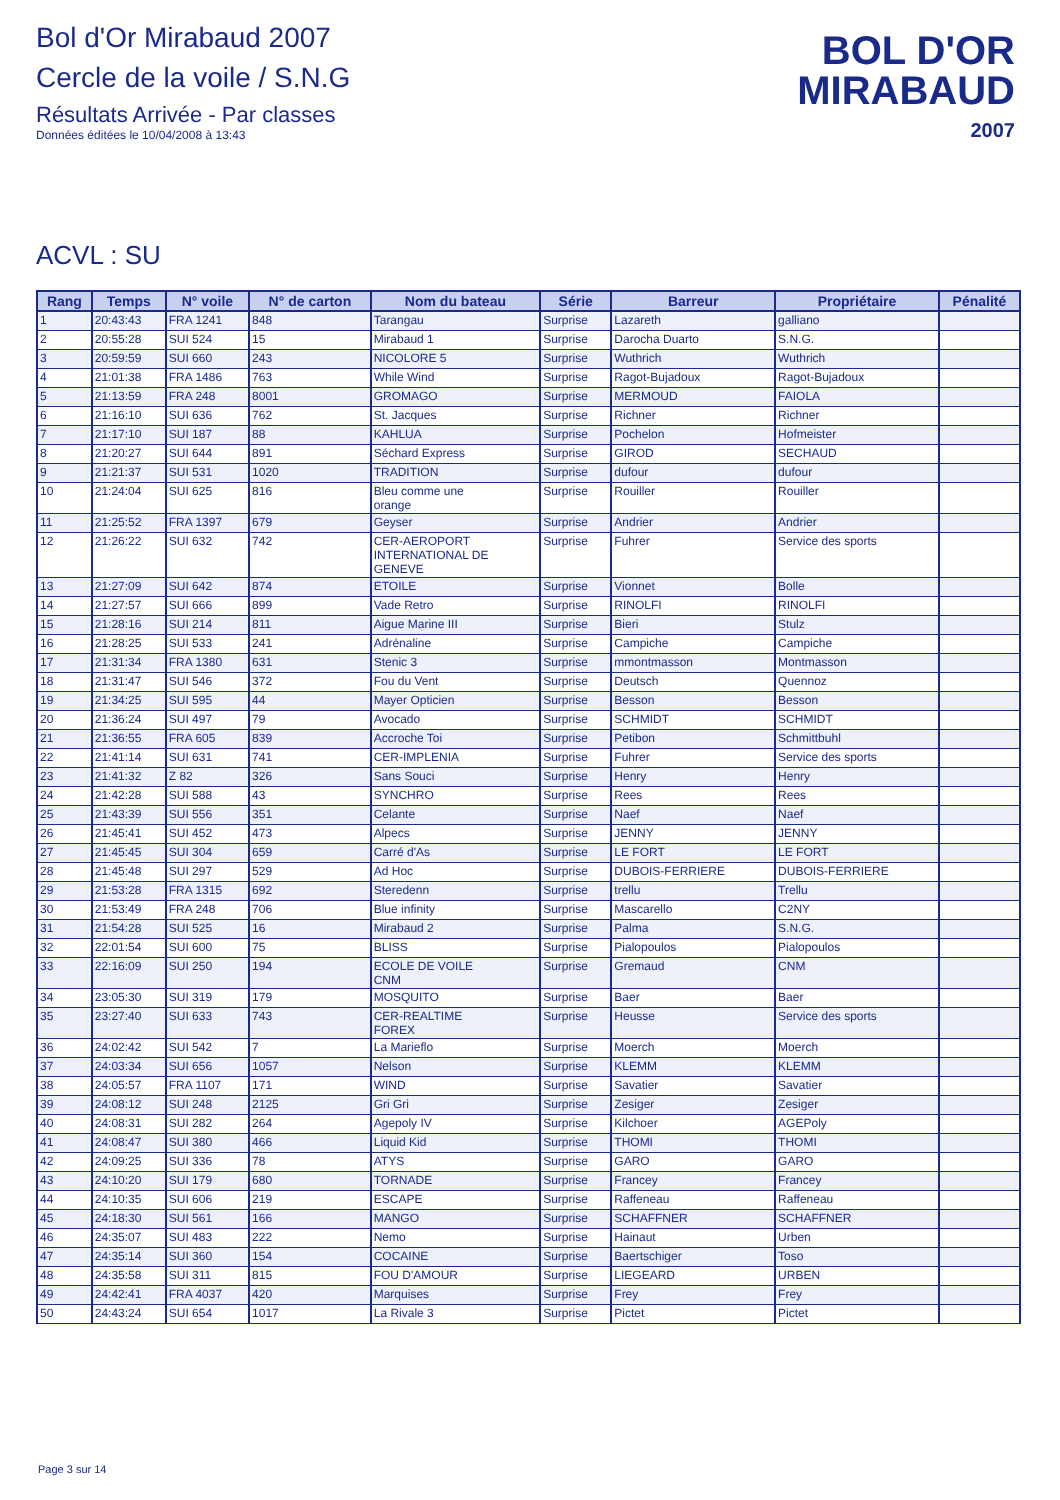Bol d'Or Mirabaud 2007
Cercle de la voile / S.N.G
Résultats Arrivée - Par classes
Données éditées le 10/04/2008 à 13:43
BOL D'OR
MIRABAUD
2007
ACVL : SU
| Rang | Temps | N° voile | N° de carton | Nom du bateau | Série | Barreur | Propriétaire | Pénalité |
| --- | --- | --- | --- | --- | --- | --- | --- | --- |
| 1 | 20:43:43 | FRA 1241 | 848 | Tarangau | Surprise | Lazareth | galliano | |
| 2 | 20:55:28 | SUI 524 | 15 | Mirabaud 1 | Surprise | Darocha Duarto | S.N.G. | |
| 3 | 20:59:59 | SUI 660 | 243 | NICOLORE 5 | Surprise | Wuthrich | Wuthrich | |
| 4 | 21:01:38 | FRA 1486 | 763 | While Wind | Surprise | Ragot-Bujadoux | Ragot-Bujadoux | |
| 5 | 21:13:59 | FRA 248 | 8001 | GROMAGO | Surprise | MERMOUD | FAIOLA | |
| 6 | 21:16:10 | SUI 636 | 762 | St. Jacques | Surprise | Richner | Richner | |
| 7 | 21:17:10 | SUI 187 | 88 | KAHLUA | Surprise | Pochelon | Hofmeister | |
| 8 | 21:20:27 | SUI 644 | 891 | Séchard Express | Surprise | GIROD | SECHAUD | |
| 9 | 21:21:37 | SUI 531 | 1020 | TRADITION | Surprise | dufour | dufour | |
| 10 | 21:24:04 | SUI 625 | 816 | Bleu comme une orange | Surprise | Rouiller | Rouiller | |
| 11 | 21:25:52 | FRA 1397 | 679 | Geyser | Surprise | Andrier | Andrier | |
| 12 | 21:26:22 | SUI 632 | 742 | CER-AEROPORT INTERNATIONAL DE GENEVE | Surprise | Fuhrer | Service des sports | |
| 13 | 21:27:09 | SUI 642 | 874 | ETOILE | Surprise | Vionnet | Bolle | |
| 14 | 21:27:57 | SUI 666 | 899 | Vade Retro | Surprise | RINOLFI | RINOLFI | |
| 15 | 21:28:16 | SUI 214 | 811 | Aigue Marine III | Surprise | Bieri | Stulz | |
| 16 | 21:28:25 | SUI 533 | 241 | Adrénaline | Surprise | Campiche | Campiche | |
| 17 | 21:31:34 | FRA 1380 | 631 | Stenic 3 | Surprise | mmontmasson | Montmasson | |
| 18 | 21:31:47 | SUI 546 | 372 | Fou du Vent | Surprise | Deutsch | Quennoz | |
| 19 | 21:34:25 | SUI 595 | 44 | Mayer Opticien | Surprise | Besson | Besson | |
| 20 | 21:36:24 | SUI 497 | 79 | Avocado | Surprise | SCHMIDT | SCHMIDT | |
| 21 | 21:36:55 | FRA 605 | 839 | Accroche Toi | Surprise | Petibon | Schmittbuhl | |
| 22 | 21:41:14 | SUI 631 | 741 | CER-IMPLENIA | Surprise | Fuhrer | Service des sports | |
| 23 | 21:41:32 | Z 82 | 326 | Sans Souci | Surprise | Henry | Henry | |
| 24 | 21:42:28 | SUI 588 | 43 | SYNCHRO | Surprise | Rees | Rees | |
| 25 | 21:43:39 | SUI 556 | 351 | Celante | Surprise | Naef | Naef | |
| 26 | 21:45:41 | SUI 452 | 473 | Alpecs | Surprise | JENNY | JENNY | |
| 27 | 21:45:45 | SUI 304 | 659 | Carré d'As | Surprise | LE FORT | LE FORT | |
| 28 | 21:45:48 | SUI 297 | 529 | Ad Hoc | Surprise | DUBOIS-FERRIERE | DUBOIS-FERRIERE | |
| 29 | 21:53:28 | FRA 1315 | 692 | Steredenn | Surprise | trellu | Trellu | |
| 30 | 21:53:49 | FRA 248 | 706 | Blue infinity | Surprise | Mascarello | C2NY | |
| 31 | 21:54:28 | SUI 525 | 16 | Mirabaud 2 | Surprise | Palma | S.N.G. | |
| 32 | 22:01:54 | SUI 600 | 75 | BLISS | Surprise | Pialopoulos | Pialopoulos | |
| 33 | 22:16:09 | SUI 250 | 194 | ECOLE DE VOILE CNM | Surprise | Gremaud | CNM | |
| 34 | 23:05:30 | SUI 319 | 179 | MOSQUITO | Surprise | Baer | Baer | |
| 35 | 23:27:40 | SUI 633 | 743 | CER-REALTIME FOREX | Surprise | Heusse | Service des sports | |
| 36 | 24:02:42 | SUI 542 | 7 | La Marieflo | Surprise | Moerch | Moerch | |
| 37 | 24:03:34 | SUI 656 | 1057 | Nelson | Surprise | KLEMM | KLEMM | |
| 38 | 24:05:57 | FRA 1107 | 171 | WIND | Surprise | Savatier | Savatier | |
| 39 | 24:08:12 | SUI 248 | 2125 | Gri Gri | Surprise | Zesiger | Zesiger | |
| 40 | 24:08:31 | SUI 282 | 264 | Agepoly IV | Surprise | Kilchoer | AGEPoly | |
| 41 | 24:08:47 | SUI 380 | 466 | Liquid Kid | Surprise | THOMI | THOMI | |
| 42 | 24:09:25 | SUI 336 | 78 | ATYS | Surprise | GARO | GARO | |
| 43 | 24:10:20 | SUI 179 | 680 | TORNADE | Surprise | Francey | Francey | |
| 44 | 24:10:35 | SUI 606 | 219 | ESCAPE | Surprise | Raffeneau | Raffeneau | |
| 45 | 24:18:30 | SUI 561 | 166 | MANGO | Surprise | SCHAFFNER | SCHAFFNER | |
| 46 | 24:35:07 | SUI 483 | 222 | Nemo | Surprise | Hainaut | Urben | |
| 47 | 24:35:14 | SUI 360 | 154 | COCAINE | Surprise | Baertschiger | Toso | |
| 48 | 24:35:58 | SUI 311 | 815 | FOU D'AMOUR | Surprise | LIEGEARD | URBEN | |
| 49 | 24:42:41 | FRA 4037 | 420 | Marquises | Surprise | Frey | Frey | |
| 50 | 24:43:24 | SUI 654 | 1017 | La Rivale 3 | Surprise | Pictet | Pictet | |
Page 3 sur 14